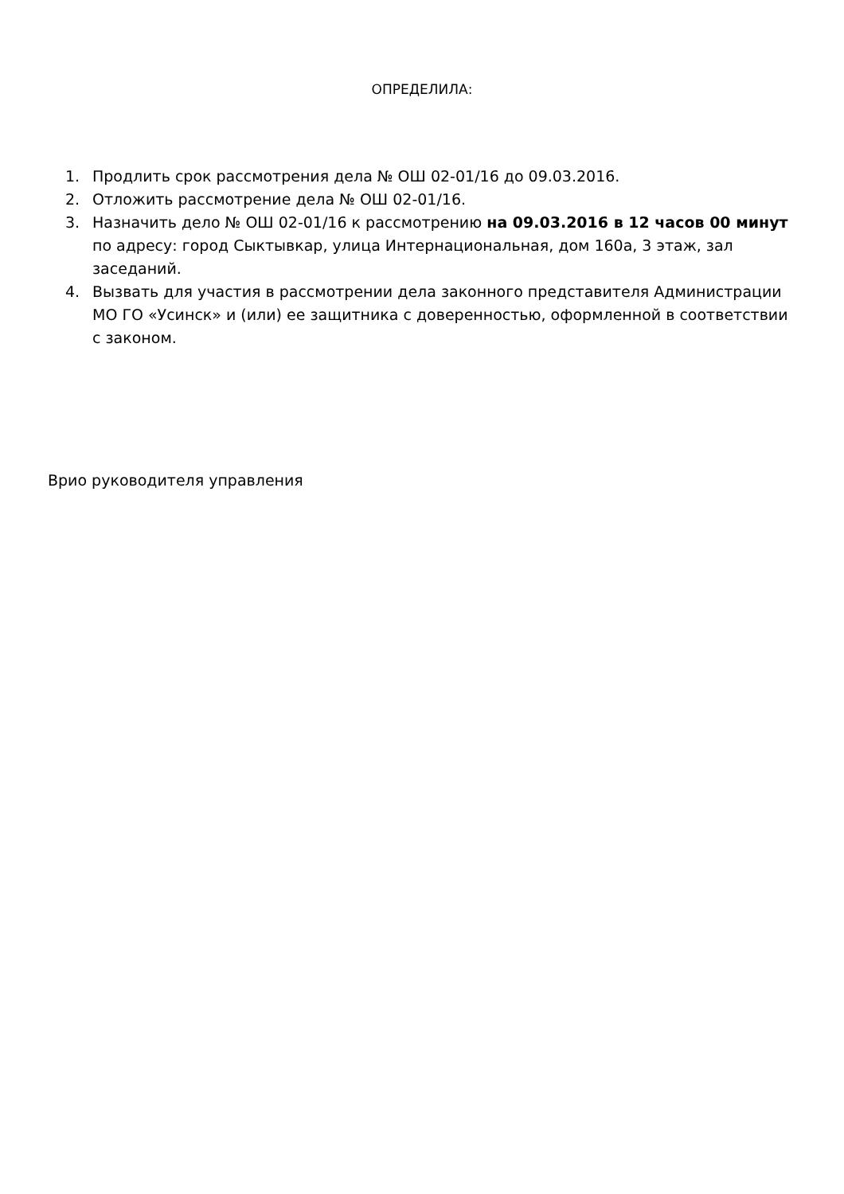ОПРЕДЕЛИЛА:
1. Продлить срок рассмотрения дела № ОШ 02-01/16 до 09.03.2016.
2. Отложить рассмотрение дела № ОШ 02-01/16.
3. Назначить дело № ОШ 02-01/16 к рассмотрению на 09.03.2016 в 12 часов 00 минут по адресу: город Сыктывкар, улица Интернациональная, дом 160а, 3 этаж, зал заседаний.
4. Вызвать для участия в рассмотрении дела законного представителя Администрации МО ГО «Усинск» и (или) ее защитника с доверенностью, оформленной в соответствии с законом.
Врио руководителя управления